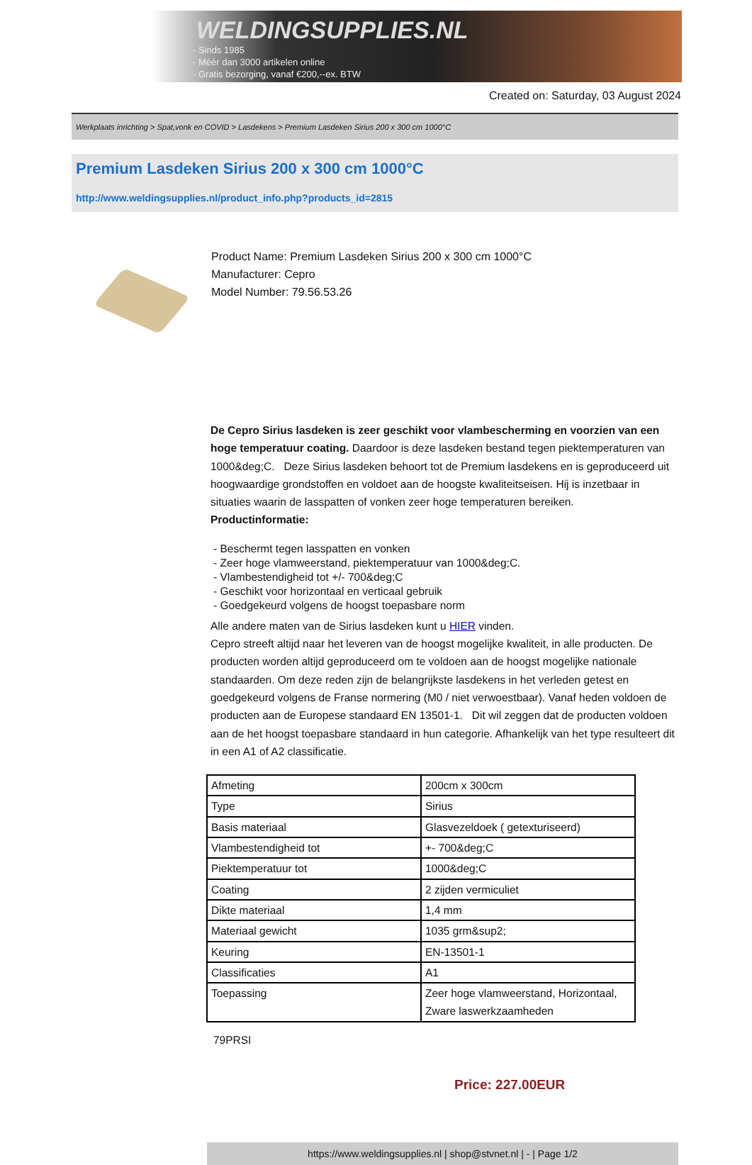WELDINGSUPPLIES.NL
- Sinds 1985
- Méér dan 3000 artikelen online
- Gratis bezorging, vanaf €200,--ex. BTW
Created on: Saturday, 03 August 2024
Werkplaats inrichting > Spat,vonk en COVID > Lasdekens > Premium Lasdeken Sirius 200 x 300 cm 1000°C
Premium Lasdeken Sirius 200 x 300 cm 1000°C
http://www.weldingsupplies.nl/product_info.php?products_id=2815
Product Name: Premium Lasdeken Sirius 200 x 300 cm 1000°C
Manufacturer: Cepro
Model Number: 79.56.53.26
De Cepro Sirius lasdeken is zeer geschikt voor vlambescherming en voorzien van een hoge temperatuur coating. Daardoor is deze lasdeken bestand tegen piektemperaturen van 1000&deg;C. Deze Sirius lasdeken behoort tot de Premium lasdekens en is geproduceerd uit hoogwaardige grondstoffen en voldoet aan de hoogste kwaliteitseisen. Hij is inzetbaar in situaties waarin de lasspatten of vonken zeer hoge temperaturen bereiken.
Productinformatie:
- Beschermt tegen lasspatten en vonken
- Zeer hoge vlamweerstand, piektemperatuur van 1000&deg;C.
- Vlambestendigheid tot +/- 700&deg;C
- Geschikt voor horizontaal en verticaal gebruik
- Goedgekeurd volgens de hoogst toepasbare norm
Alle andere maten van de Sirius lasdeken kunt u HIER vinden.
Cepro streeft altijd naar het leveren van de hoogst mogelijke kwaliteit, in alle producten. De producten worden altijd geproduceerd om te voldoen aan de hoogst mogelijke nationale standaarden. Om deze reden zijn de belangrijkste lasdekens in het verleden getest en goedgekeurd volgens de Franse normering (M0 / niet verwoestbaar). Vanaf heden voldoen de producten aan de Europese standaard EN 13501-1. Dit wil zeggen dat de producten voldoen aan de het hoogst toepasbare standaard in hun categorie. Afhankelijk van het type resulteert dit in een A1 of A2 classificatie.
| Afmeting | 200cm x 300cm |
| Type | Sirius |
| Basis materiaal | Glasvezeldoek ( getexturiseerd) |
| Vlambestendigheid tot | +- 700&deg;C |
| Piektemperatuur tot | 1000&deg;C |
| Coating | 2 zijden vermiculiet |
| Dikte materiaal | 1,4 mm |
| Materiaal gewicht | 1035 grm&sup2; |
| Keuring | EN-13501-1 |
| Classificaties | A1 |
| Toepassing | Zeer hoge vlamweerstand, Horizontaal, Zware laswerkzaamheden |
79PRSI
Price: 227.00EUR
https://www.weldingsupplies.nl | shop@stvnet.nl | - | Page 1/2